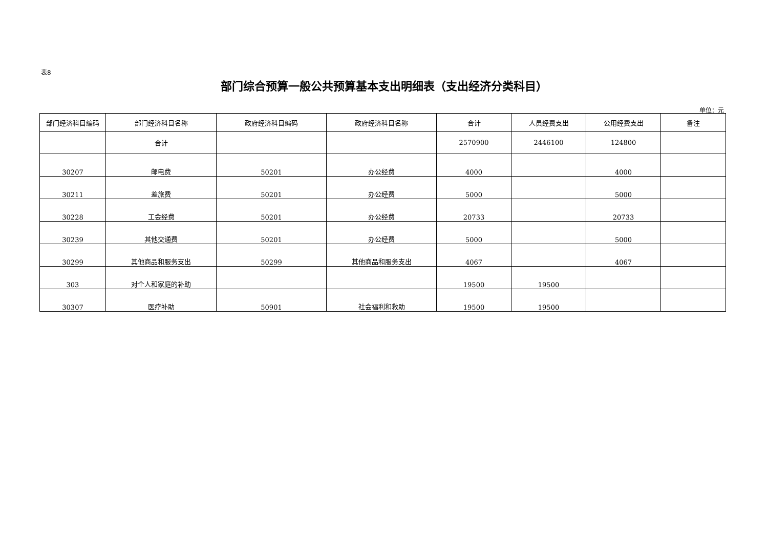表8
部门综合预算一般公共预算基本支出明细表（支出经济分类科目）
单位：元
| 部门经济科目编码 | 部门经济科目名称 | 政府经济科目编码 | 政府经济科目名称 | 合计 | 人员经费支出 | 公用经费支出 | 备注 |
| --- | --- | --- | --- | --- | --- | --- | --- |
| | 合计 | | | 2570900 | 2446100 | 124800 | |
| 30207 | 邮电费 | 50201 | 办公经费 | 4000 | | 4000 | |
| 30211 | 差旅费 | 50201 | 办公经费 | 5000 | | 5000 | |
| 30228 | 工会经费 | 50201 | 办公经费 | 20733 | | 20733 | |
| 30239 | 其他交通费 | 50201 | 办公经费 | 5000 | | 5000 | |
| 30299 | 其他商品和服务支出 | 50299 | 其他商品和服务支出 | 4067 | | 4067 | |
| 303 | 对个人和家庭的补助 | | | 19500 | 19500 | | |
| 30307 | 医疗补助 | 50901 | 社会福利和救助 | 19500 | 19500 | | |